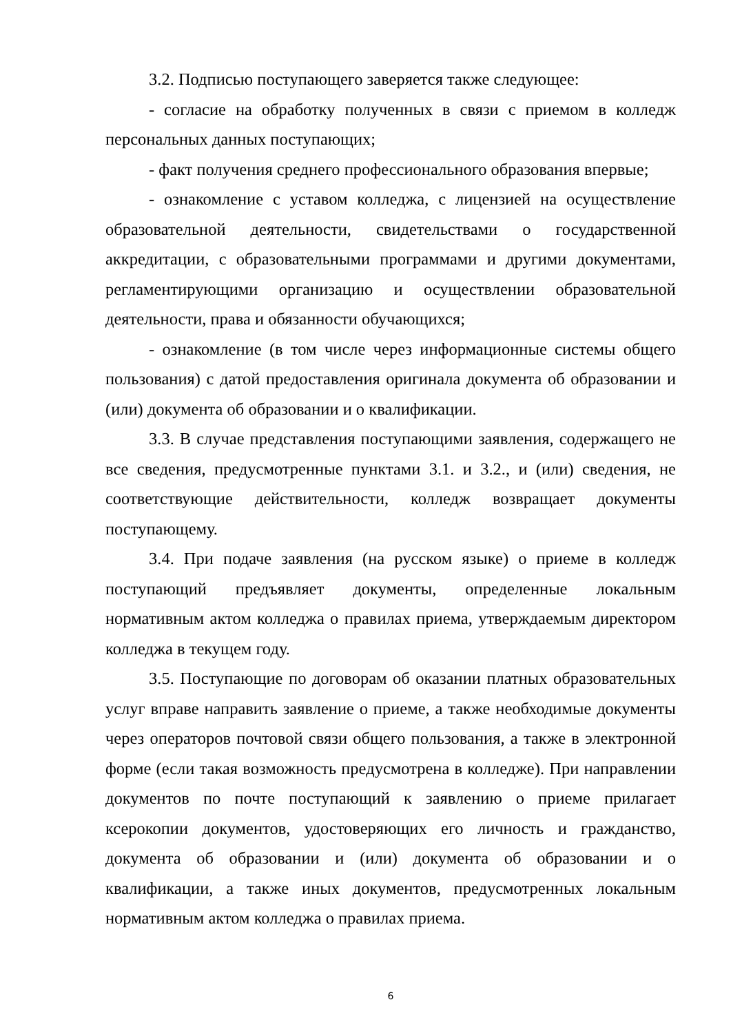3.2. Подписью поступающего заверяется также следующее:
- согласие на обработку полученных в связи с приемом в колледж персональных данных поступающих;
- факт получения среднего профессионального образования впервые;
- ознакомление с уставом колледжа, с лицензией на осуществление образовательной деятельности, свидетельствами о государственной аккредитации, с образовательными программами и другими документами, регламентирующими организацию и осуществлении образовательной деятельности, права и обязанности обучающихся;
- ознакомление (в том числе через информационные системы общего пользования) с датой предоставления оригинала документа об образовании и (или) документа об образовании и о квалификации.
3.3. В случае представления поступающими заявления, содержащего не все сведения, предусмотренные пунктами 3.1. и 3.2., и (или) сведения, не соответствующие действительности, колледж возвращает документы поступающему.
3.4. При подаче заявления (на русском языке) о приеме в колледж поступающий предъявляет документы, определенные локальным нормативным актом колледжа о правилах приема, утверждаемым директором колледжа в текущем году.
3.5. Поступающие по договорам об оказании платных образовательных услуг вправе направить заявление о приеме, а также необходимые документы через операторов почтовой связи общего пользования, а также в электронной форме (если такая возможность предусмотрена в колледже). При направлении документов по почте поступающий к заявлению о приеме прилагает ксерокопии документов, удостоверяющих его личность и гражданство, документа об образовании и (или) документа об образовании и о квалификации, а также иных документов, предусмотренных локальным нормативным актом колледжа о правилах приема.
6